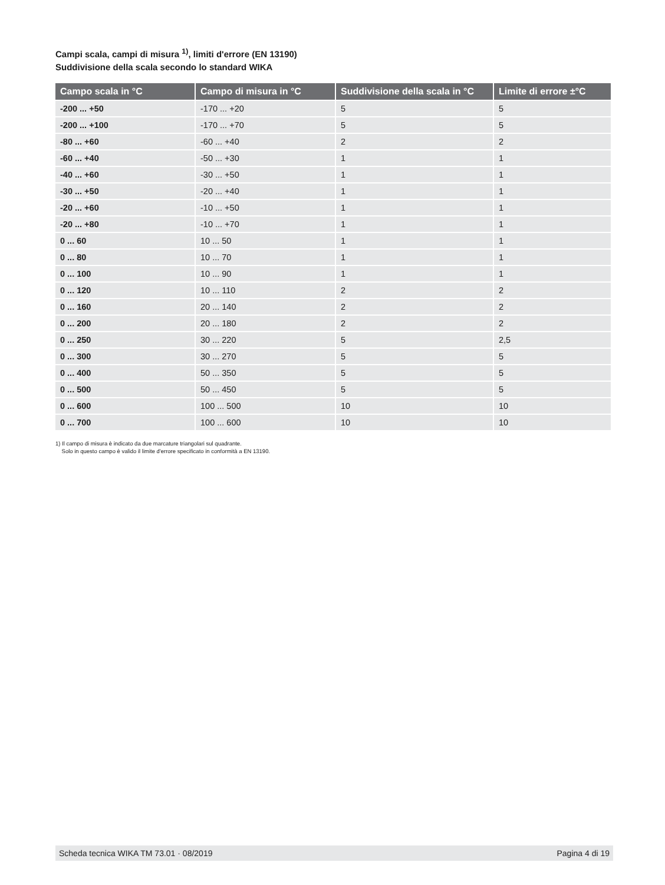Campi scala, campi di misura <sup>1)</sup>, limiti d'errore (EN 13190)
Suddivisione della scala secondo lo standard WIKA
| Campo scala in °C | Campo di misura in °C | Suddivisione della scala in °C | Limite di errore ±°C |
| --- | --- | --- | --- |
| -200 ... +50 | -170 ... +20 | 5 | 5 |
| -200 ... +100 | -170 ... +70 | 5 | 5 |
| -80 ... +60 | -60 ... +40 | 2 | 2 |
| -60 ... +40 | -50 ... +30 | 1 | 1 |
| -40 ... +60 | -30 ... +50 | 1 | 1 |
| -30 ... +50 | -20 ... +40 | 1 | 1 |
| -20 ... +60 | -10 ... +50 | 1 | 1 |
| -20 ... +80 | -10 ... +70 | 1 | 1 |
| 0 ... 60 | 10 ... 50 | 1 | 1 |
| 0 ... 80 | 10 ... 70 | 1 | 1 |
| 0 ... 100 | 10 ... 90 | 1 | 1 |
| 0 ... 120 | 10 ... 110 | 2 | 2 |
| 0 ... 160 | 20 ... 140 | 2 | 2 |
| 0 ... 200 | 20 ... 180 | 2 | 2 |
| 0 ... 250 | 30 ... 220 | 5 | 2,5 |
| 0 ... 300 | 30 ... 270 | 5 | 5 |
| 0 ... 400 | 50 ... 350 | 5 | 5 |
| 0 ... 500 | 50 ... 450 | 5 | 5 |
| 0 ... 600 | 100 ... 500 | 10 | 10 |
| 0 ... 700 | 100 ... 600 | 10 | 10 |
1) Il campo di misura è indicato da due marcature triangolari sul quadrante.
Solo in questo campo è valido il limite d'errore specificato in conformità a EN 13190.
Scheda tecnica WIKA TM 73.01 · 08/2019 Pagina 4 di 19